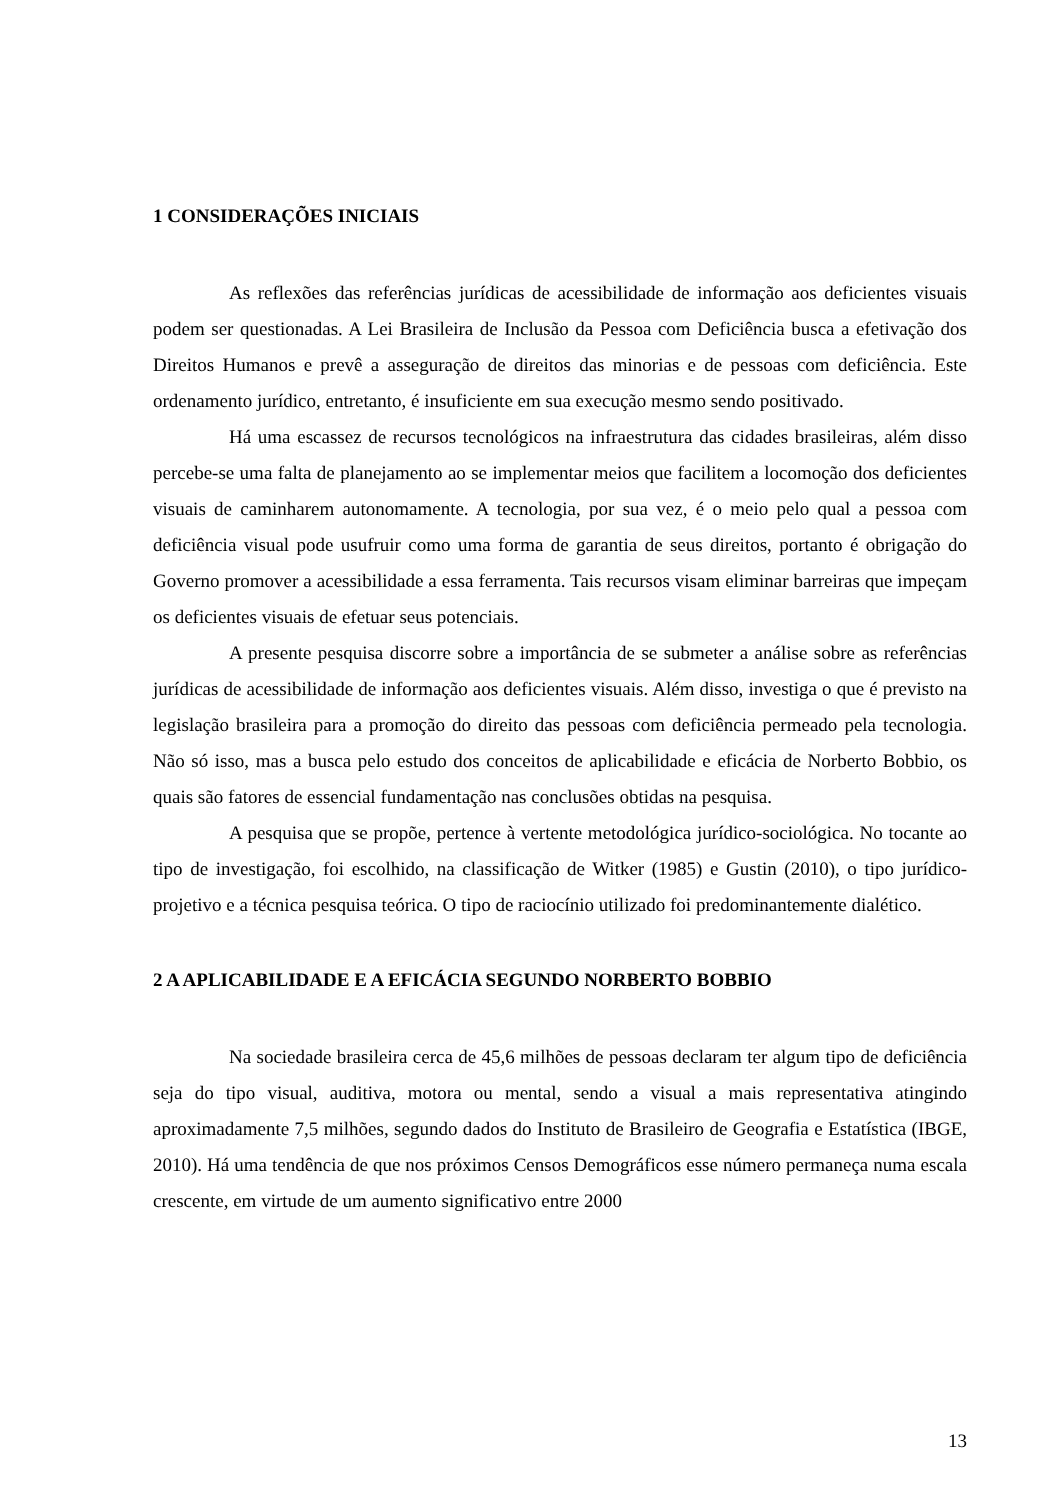1 CONSIDERAÇÕES INICIAIS
As reflexões das referências jurídicas de acessibilidade de informação aos deficientes visuais podem ser questionadas. A Lei Brasileira de Inclusão da Pessoa com Deficiência busca a efetivação dos Direitos Humanos e prevê a asseguração de direitos das minorias e de pessoas com deficiência. Este ordenamento jurídico, entretanto, é insuficiente em sua execução mesmo sendo positivado.
Há uma escassez de recursos tecnológicos na infraestrutura das cidades brasileiras, além disso percebe-se uma falta de planejamento ao se implementar meios que facilitem a locomoção dos deficientes visuais de caminharem autonomamente. A tecnologia, por sua vez, é o meio pelo qual a pessoa com deficiência visual pode usufruir como uma forma de garantia de seus direitos, portanto é obrigação do Governo promover a acessibilidade a essa ferramenta. Tais recursos visam eliminar barreiras que impeçam os deficientes visuais de efetuar seus potenciais.
A presente pesquisa discorre sobre a importância de se submeter a análise sobre as referências jurídicas de acessibilidade de informação aos deficientes visuais. Além disso, investiga o que é previsto na legislação brasileira para a promoção do direito das pessoas com deficiência permeado pela tecnologia. Não só isso, mas a busca pelo estudo dos conceitos de aplicabilidade e eficácia de Norberto Bobbio, os quais são fatores de essencial fundamentação nas conclusões obtidas na pesquisa.
A pesquisa que se propõe, pertence à vertente metodológica jurídico-sociológica. No tocante ao tipo de investigação, foi escolhido, na classificação de Witker (1985) e Gustin (2010), o tipo jurídico-projetivo e a técnica pesquisa teórica. O tipo de raciocínio utilizado foi predominantemente dialético.
2 A APLICABILIDADE E A EFICÁCIA SEGUNDO NORBERTO BOBBIO
Na sociedade brasileira cerca de 45,6 milhões de pessoas declaram ter algum tipo de deficiência seja do tipo visual, auditiva, motora ou mental, sendo a visual a mais representativa atingindo aproximadamente 7,5 milhões, segundo dados do Instituto de Brasileiro de Geografia e Estatística (IBGE, 2010). Há uma tendência de que nos próximos Censos Demográficos esse número permaneça numa escala crescente, em virtude de um aumento significativo entre 2000
13